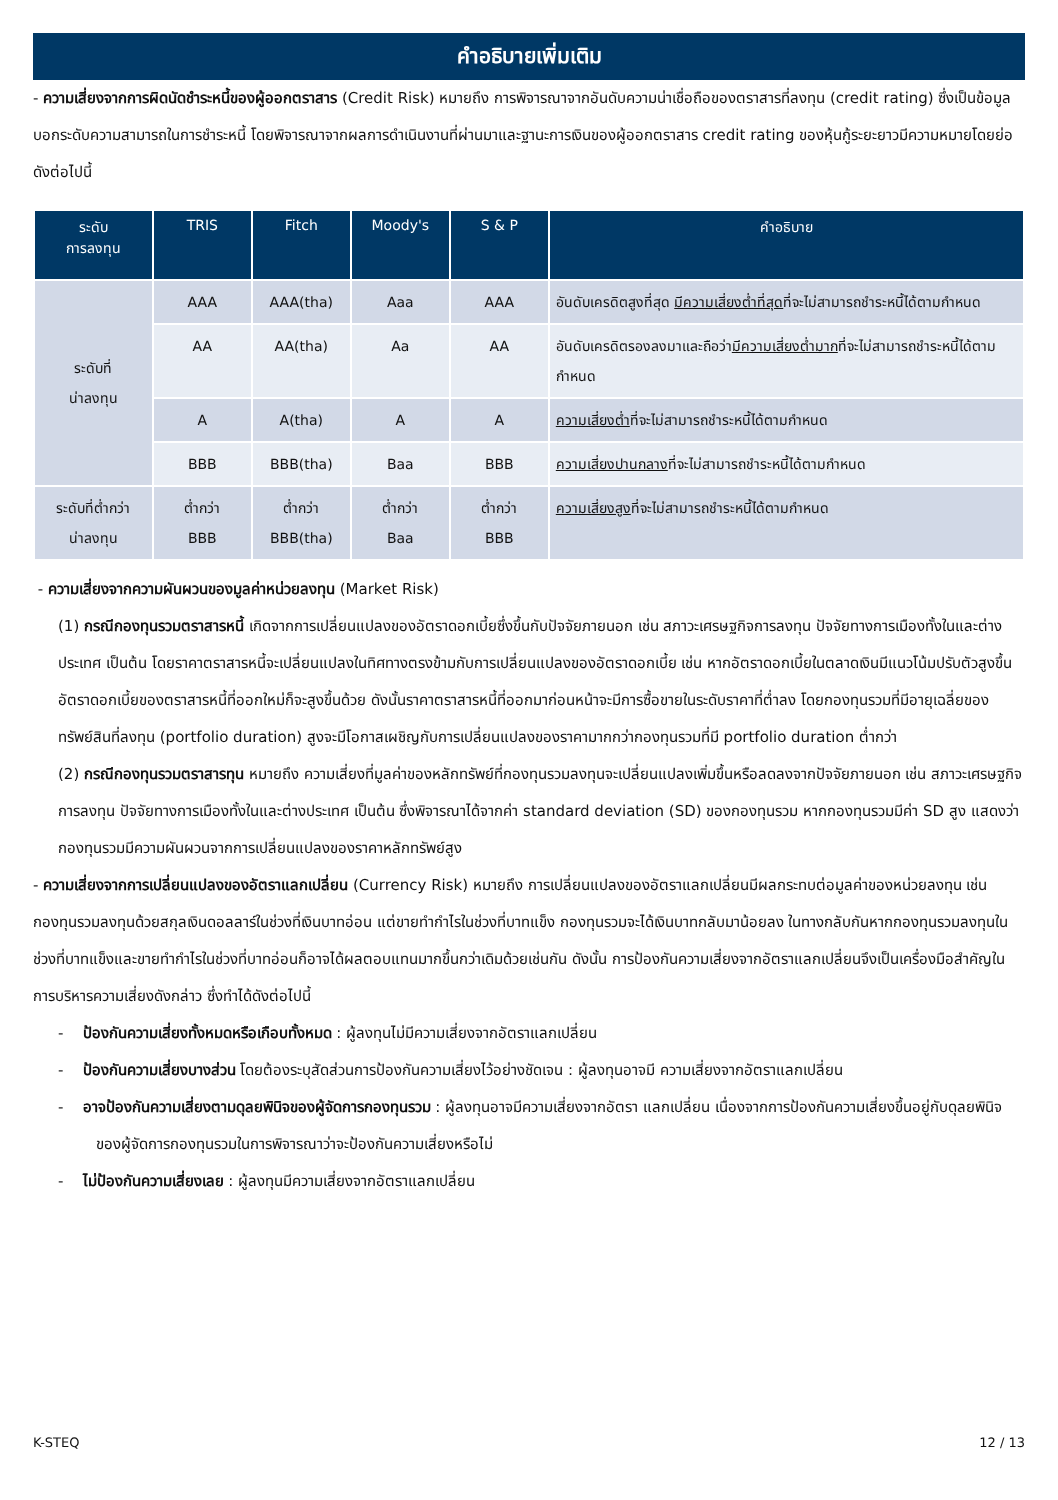คำอธิบายเพิ่มเติม
- ความเสี่ยงจากการผิดนัดชำระหนี้ของผู้ออกตราสาร (Credit Risk) หมายถึง การพิจารณาจากอันดับความน่าเชื่อถือของตราสารที่ลงทุน (credit rating) ซึ่งเป็นข้อมูลบอกระดับความสามารถในการชำระหนี้ โดยพิจารณาจากผลการดำเนินงานที่ผ่านมาและฐานะการเงินของผู้ออกตราสาร credit rating ของหุ้นกู้ระยะยาวมีความหมายโดยย่อ ดังต่อไปนี้
| ระดับ การลงทุน | TRIS | Fitch | Moody's | S & P | คำอธิบาย |
| --- | --- | --- | --- | --- | --- |
| ระดับที่ น่าลงทุน | AAA | AAA(tha) | Aaa | AAA | อันดับเครดิตสูงที่สุด มีความเสี่ยงต่ำที่สุด ที่จะไม่สามารถชำระหนี้ได้ตามกำหนด |
| | AA | AA(tha) | Aa | AA | อันดับเครดิตรองลงมาและถือว่า มีความเสี่ยงต่ำมาก ที่จะไม่สามารถชำระหนี้ได้ตามกำหนด |
| | A | A(tha) | A | A | ความเสี่ยงต่ำ ที่จะไม่สามารถชำระหนี้ได้ตามกำหนด |
| | BBB | BBB(tha) | Baa | BBB | ความเสี่ยงปานกลาง ที่จะไม่สามารถชำระหนี้ได้ตามกำหนด |
| ระดับที่ต่ำกว่า น่าลงทุน | ต่ำกว่า BBB | ต่ำกว่า BBB(tha) | ต่ำกว่า Baa | ต่ำกว่า BBB | ความเสี่ยงสูง ที่จะไม่สามารถชำระหนี้ได้ตามกำหนด |
- ความเสี่ยงจากความผันผวนของมูลค่าหน่วยลงทุน (Market Risk)
(1) กรณีกองทุนรวมตราสารหนี้ เกิดจากการเปลี่ยนแปลงของอัตราดอกเบี้ยซึ่งขึ้นกับปัจจัยภายนอก เช่น สภาวะเศรษฐกิจการลงทุน ปัจจัยทางการเมืองทั้งในและต่างประเทศ เป็นต้น โดยราคาตราสารหนี้จะเปลี่ยนแปลงในทิศทางตรงข้ามกับการเปลี่ยนแปลงของอัตราดอกเบี้ย เช่น หากอัตราดอกเบี้ยในตลาดเงินมีแนวโน้มปรับตัวสูงขึ้น อัตราดอกเบี้ยของตราสารหนี้ที่ออกใหม่ก็จะสูงขึ้นด้วย ดังนั้นราคาตราสารหนี้ที่ออกมาก่อนหน้าจะมีการซื้อขายในระดับราคาที่ต่ำลง โดยกองทุนรวมที่มีอายุเฉลี่ยของทรัพย์สินที่ลงทุน (portfolio duration) สูงจะมีโอกาสเผชิญกับการเปลี่ยนแปลงของราคามากกว่ากองทุนรวมที่มี portfolio duration ต่ำกว่า
(2) กรณีกองทุนรวมตราสารทุน หมายถึง ความเสี่ยงที่มูลค่าของหลักทรัพย์ที่กองทุนรวมลงทุนจะเปลี่ยนแปลงเพิ่มขึ้นหรือลดลงจากปัจจัยภายนอก เช่น สภาวะเศรษฐกิจการลงทุน ปัจจัยทางการเมืองทั้งในและต่างประเทศ เป็นต้น ซึ่งพิจารณาได้จากค่า standard deviation (SD) ของกองทุนรวม หากกองทุนรวมมีค่า SD สูง แสดงว่ากองทุนรวมมีความผันผวนจากการเปลี่ยนแปลงของราคาหลักทรัพย์สูง
- ความเสี่ยงจากการเปลี่ยนแปลงของอัตราแลกเปลี่ยน (Currency Risk) หมายถึง การเปลี่ยนแปลงของอัตราแลกเปลี่ยนมีผลกระทบต่อมูลค่าของหน่วยลงทุน เช่น กองทุนรวมลงทุนด้วยสกุลเงินดอลลาร์ในช่วงที่เงินบาทอ่อน แต่ขายทำกำไรในช่วงที่บาทแข็ง กองทุนรวมจะได้เงินบาทกลับมาน้อยลง ในทางกลับกันหากกองทุนรวมลงทุนในช่วงที่บาทแข็งและขายทำกำไรในช่วงที่บาทอ่อนก็อาจได้ผลตอบแทนมากขึ้นกว่าเดิมด้วยเช่นกัน ดังนั้น การป้องกันความเสี่ยงจากอัตราแลกเปลี่ยนจึงเป็นเครื่องมือสำคัญในการบริหารความเสี่ยงดังกล่าว ซึ่งทำได้ดังต่อไปนี้
- ป้องกันความเสี่ยงทั้งหมดหรือเกือบทั้งหมด : ผู้ลงทุนไม่มีความเสี่ยงจากอัตราแลกเปลี่ยน
- ป้องกันความเสี่ยงบางส่วน โดยต้องระบุสัดส่วนการป้องกันความเสี่ยงไว้อย่างชัดเจน : ผู้ลงทุนอาจมี ความเสี่ยงจากอัตราแลกเปลี่ยน
- อาจป้องกันความเสี่ยงตามดุลยพินิจของผู้จัดการกองทุนรวม : ผู้ลงทุนอาจมีความเสี่ยงจากอัตรา แลกเปลี่ยน เนื่องจากการป้องกันความเสี่ยงขึ้นอยู่กับดุลยพินิจของผู้จัดการกองทุนรวมในการพิจารณาว่าจะป้องกันความเสี่ยงหรือไม่
- ไม่ป้องกันความเสี่ยงเลย : ผู้ลงทุนมีความเสี่ยงจากอัตราแลกเปลี่ยน
K-STEQ 12 / 13